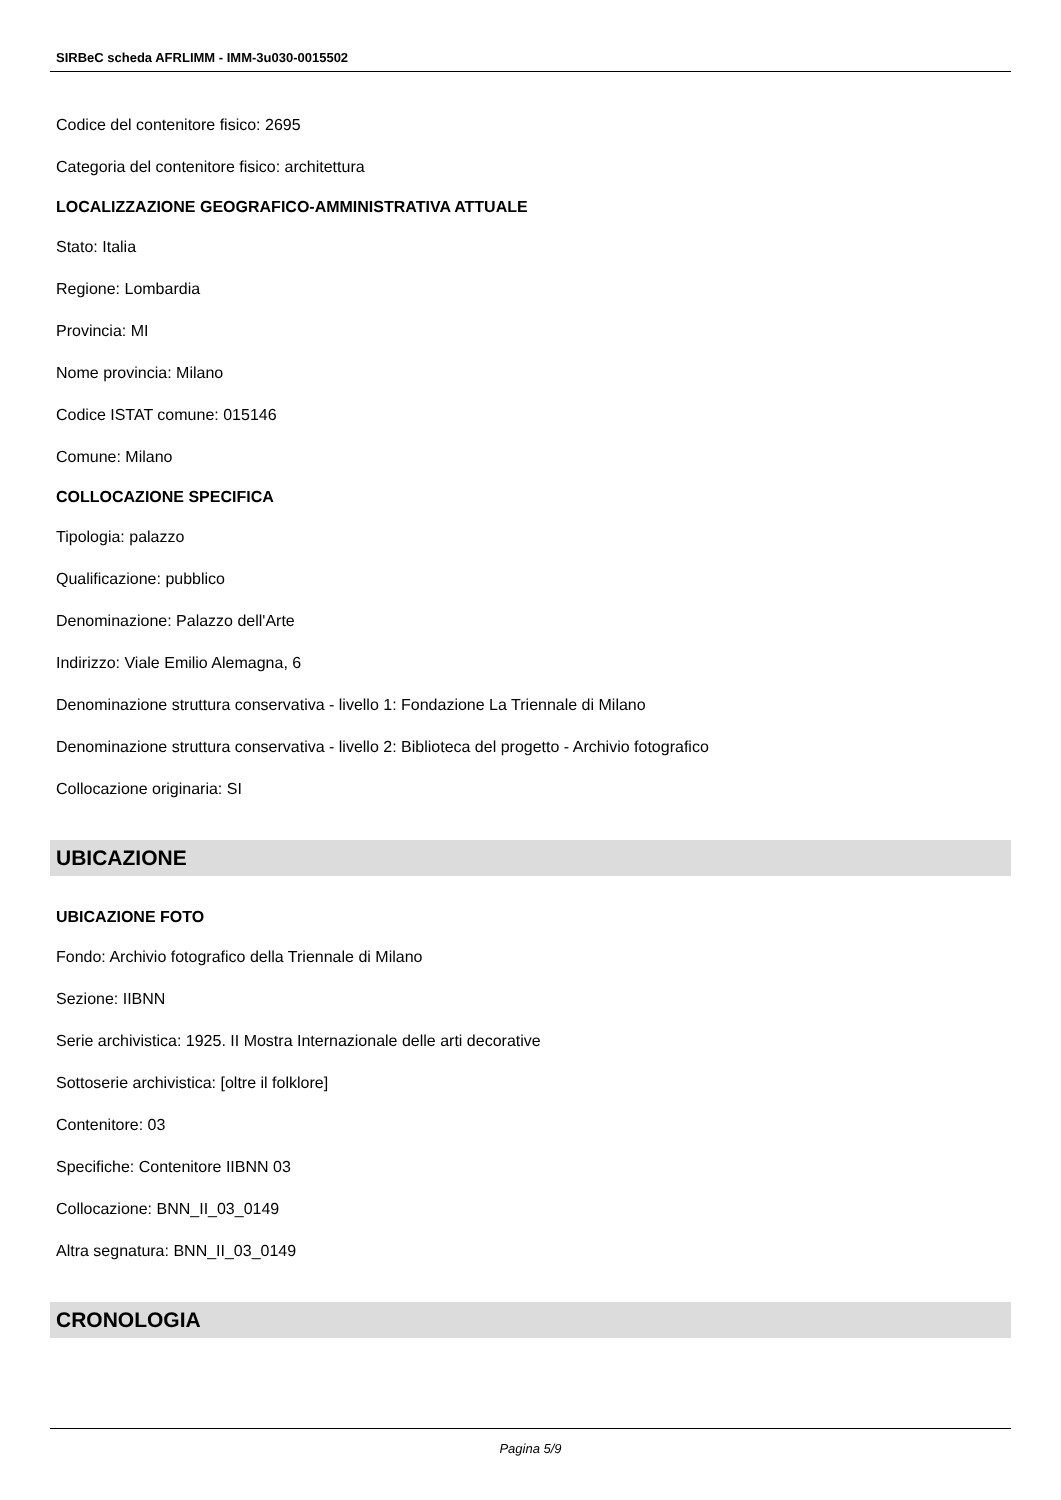SIRBeC scheda AFRLIMM - IMM-3u030-0015502
Codice del contenitore fisico: 2695
Categoria del contenitore fisico: architettura
LOCALIZZAZIONE GEOGRAFICO-AMMINISTRATIVA ATTUALE
Stato: Italia
Regione: Lombardia
Provincia: MI
Nome provincia: Milano
Codice ISTAT comune: 015146
Comune: Milano
COLLOCAZIONE SPECIFICA
Tipologia: palazzo
Qualificazione: pubblico
Denominazione: Palazzo dell'Arte
Indirizzo: Viale Emilio Alemagna, 6
Denominazione struttura conservativa - livello 1: Fondazione La Triennale di Milano
Denominazione struttura conservativa - livello 2: Biblioteca del progetto - Archivio fotografico
Collocazione originaria: SI
UBICAZIONE
UBICAZIONE FOTO
Fondo: Archivio fotografico della Triennale di Milano
Sezione: IIBNN
Serie archivistica: 1925. II Mostra Internazionale delle arti decorative
Sottoserie archivistica: [oltre il folklore]
Contenitore: 03
Specifiche: Contenitore IIBNN 03
Collocazione: BNN_II_03_0149
Altra segnatura: BNN_II_03_0149
CRONOLOGIA
Pagina 5/9